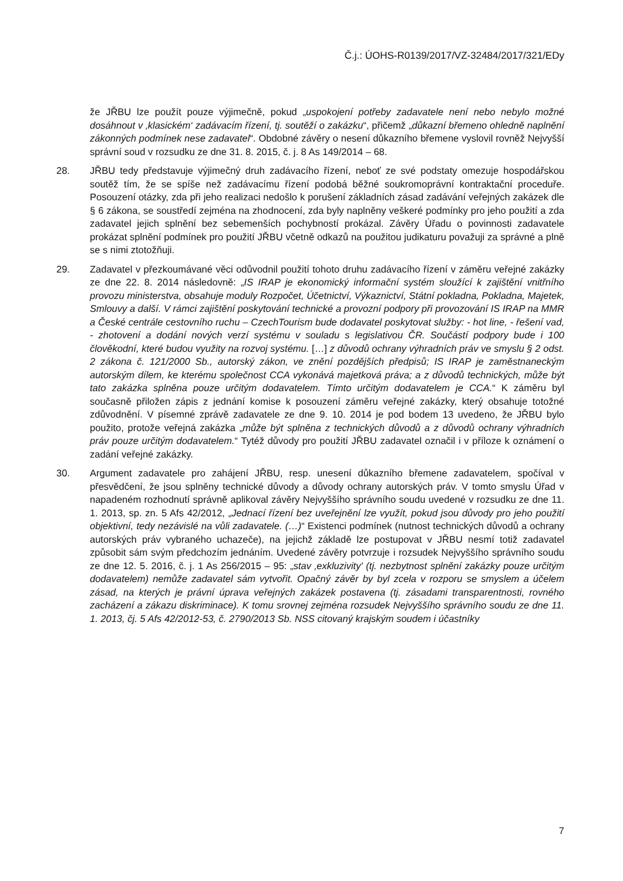Č.j.: ÚOHS-R0139/2017/VZ-32484/2017/321/EDy
že JŘBU lze použít pouze výjimečně, pokud „uspokojení potřeby zadavatele není nebo nebylo možné dosáhnout v ‚klasickém‘ zadávacím řízení, tj. soutěží o zakázku“, přičemž „důkazní břemeno ohledně naplnění zákonných podmínek nese zadavatel“. Obdobné závěry o nesení důkazního břemene vyslovil rovněž Nejvyšší správní soud v rozsudku ze dne 31. 8. 2015, č. j. 8 As 149/2014 – 68.
28. JŘBU tedy představuje výjimečný druh zadávacího řízení, neboť ze své podstaty omezuje hospodářskou soutěž tím, že se spíše než zadávacímu řízení podobá běžné soukromoprávní kontraktační proceduře. Posouzení otázky, zda při jeho realizaci nedošlo k porušení základních zásad zadávání veřejných zakázek dle § 6 zákona, se soustředí zejména na zhodnocení, zda byly naplněny veškeré podmínky pro jeho použití a zda zadavatel jejich splnění bez sebemenších pochybností prokázal. Závěry Úřadu o povinnosti zadavatele prokázat splnění podmínek pro použití JŘBU včetně odkazů na použitou judikaturu považuji za správné a plně se s nimi ztotožňuji.
29. Zadavatel v přezkoumávané věci odůvodnil použití tohoto druhu zadávacího řízení v záměru veřejné zakázky ze dne 22. 8. 2014 následovně: „IS IRAP je ekonomický informační systém sloužící k zajištění vnitřního provozu ministerstva, obsahuje moduly Rozpočet, Účetnictví, Výkaznictví, Státní pokladna, Pokladna, Majetek, Smlouvy a další. V rámci zajištění poskytování technické a provozní podpory při provozování IS IRAP na MMR a České centrále cestovního ruchu – CzechTourism bude dodavatel poskytovat služby: - hot line, - řešení vad, - zhotovení a dodání nových verzí systému v souladu s legislativou ČR. Součástí podpory bude i 100 člověkodní, které budou využity na rozvoj systému. […] z důvodů ochrany výhradních práv ve smyslu § 2 odst. 2 zákona č. 121/2000 Sb., autorský zákon, ve znění pozdějších předpisů; IS IRAP je zaměstnaneckým autorským dílem, ke kterému společnost CCA vykonává majetková práva; a z důvodů technických, může být tato zakázka splněna pouze určitým dodavatelem. Tímto určitým dodavatelem je CCA.“ K záměru byl současně přiložen zápis z jednání komise k posouzení záměru veřejné zakázky, který obsahuje totožné zdůvodnění. V písemné zprávě zadavatele ze dne 9. 10. 2014 je pod bodem 13 uvedeno, že JŘBU bylo použito, protože veřejná zakázka „může být splněna z technických důvodů a z důvodů ochrany výhradních práv pouze určitým dodavatelem.“ Tytéž důvody pro použití JŘBU zadavatel označil i v příloze k oznámení o zadání veřejné zakázky.
30. Argument zadavatele pro zahájení JŘBU, resp. unesení důkazního břemene zadavatelem, spočíval v přesvědčení, že jsou splněny technické důvody a důvody ochrany autorských práv. V tomto smyslu Úřad v napadeném rozhodnutí správně aplikoval závěry Nejvyššího správního soudu uvedené v rozsudku ze dne 11. 1. 2013, sp. zn. 5 Afs 42/2012, „Jednací řízení bez uveřejnění lze využít, pokud jsou důvody pro jeho použití objektivní, tedy nezávislé na vůli zadavatele. (…)“ Existenci podmínek (nutnost technických důvodů a ochrany autorských práv vybraného uchazeče), na jejichž základě lze postupovat v JŘBU nesmí totiž zadavatel způsobit sám svým předchozím jednáním. Uvedené závěry potvrzuje i rozsudek Nejvyššího správního soudu ze dne 12. 5. 2016, č. j. 1 As 256/2015 – 95: „stav ‚exkluzivity' (tj. nezbytnost splnění zakázky pouze určitým dodavatelem) nemůže zadavatel sám vytvořit. Opačný závěr by byl zcela v rozporu se smyslem a účelem zásad, na kterých je právní úprava veřejných zakázek postavena (tj. zásadami transparentnosti, rovného zacházení a zákazu diskriminace). K tomu srovnej zejména rozsudek Nejvyššího správního soudu ze dne 11. 1. 2013, čj. 5 Afs 42/2012-53, č. 2790/2013 Sb. NSS citovaný krajským soudem i účastníky
7